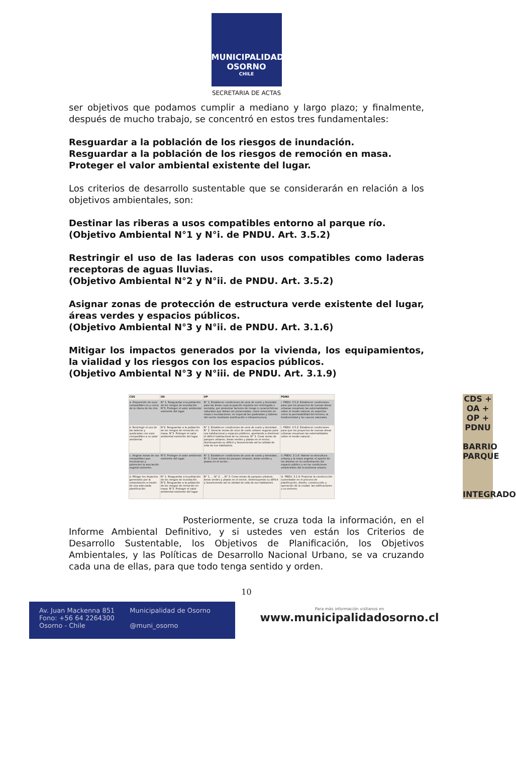MUNICIPALIDAD
OSORNO
CHILE
SECRETARIA DE ACTAS
ser objetivos que podamos cumplir a mediano y largo plazo; y finalmente, después de mucho trabajo, se concentró en estos tres fundamentales:
Resguardar a la población de los riesgos de inundación.
Resguardar a la población de los riesgos de remoción en masa.
Proteger el valor ambiental existente del lugar.
Los criterios de desarrollo sustentable que se considerarán en relación a los objetivos ambientales, son:
Destinar las riberas a usos compatibles entorno al parque río.
(Objetivo Ambiental N°1 y N°i. de PNDU. Art. 3.5.2)
Restringir el uso de las laderas con usos compatibles como laderas receptoras de aguas lluvias.
(Objetivo Ambiental N°2 y N°ii. de PNDU. Art. 3.5.2)
Asignar zonas de protección de estructura verde existente del lugar, áreas verdes y espacios públicos.
(Objetivo Ambiental N°3 y N°ii. de PNDU. Art. 3.1.6)
Mitigar los impactos generados por la vivienda, los equipamientos, la vialidad y los riesgos con los espacios públicos.
(Objetivo Ambiental N°3 y N°iii. de PNDU. Art. 3.1.9)
| CDS | OA | OP | PDNU |
| --- | --- | --- | --- |
| a. Disposición de usos compatibles en y cerca de la ribera de los ríos. | N° 1. Resguardar a la población de los riesgos de inundación. N°3. Proteger el valor ambiental existente del lugar. | N° 1. Establecer condiciones de usos de suelo y densidad para las áreas cuya ocupación requiera ser restringida o excluida, por presentar factores de riesgo o características naturales que deban ser preservadas, como remoción en masa e inundaciones, en especial las quebradas y laderas del sector mediante zonificación e infraestructura. | i. PNDU. 3.5.2: Establecer condiciones para que los proyectos de nuevas áreas urbanas resuelvan las externalidades sobre el medio natural, en aspectos como la permeabilidad del terreno, la biodiversidad y los cauces naturales. |
| b. Restringir el uso de las laderas y quebradas con usos compatibles a su valor ambiental. | N°2. Resguardar a la población de los riesgos de remoción en masa. N°3. Proteger el valor ambiental existente del lugar. | N° 1. Establecer condiciones de usos de suelo y densidad... N° 2. Generar zonas de usos de suelo urbano seguras para uso habitacional y espacios públicos, aportando a disminuir el déficit habitacional de la comuna. N° 3. Crear zonas de parques urbanos, áreas verdes y plazas en el sector, disminuyendo su déficit y favoreciendo así la calidad de vida de sus habitantes. | i. PNDU. 3.5.2: Establecer condiciones para que los proyectos de nuevas áreas urbanas resuelvan las externalidades sobre el medio natural... |
| c. Asignar zonas de uso compatibles que reconozcan y potencien la asociación vegetal existente. | N°3. Proteger el valor ambiental existente del lugar. | N° 1. Establecer condiciones de usos de suelo y densidad... N° 3. Crear zonas de parques urbanos, áreas verdes y plazas en el sector... | ii. PNDU. 3.1.6: Valorar la silvicultura urbana y la masa vegetal, el aporte de los árboles en la conformación del espacio público y en las condiciones ambientales del ecosistema urbano. |
| d. Mitigar los impactos generados por la urbanización a través de una adecuada planificación. | N° 1. Resguardar a la población de los riesgos de inundación. N°2. Resguardar a la población de los riesgos de remoción en masa. N°3. Proteger el valor ambiental existente del lugar. | N° 1. ... N° 2. ... N° 3. Crear zonas de parques urbanos, áreas verdes y plazas en el sector, disminuyendo su déficit y favoreciendo así la calidad de vida de sus habitantes. | iii. PNDU. 3.1.9: Propiciar la construcción sustentable en el proceso de planificación, diseño, construcción y operación de la ciudad, las edificaciones y su entorno. |
CDS +
OA +
OP +
PDNU
BARRIO PARQUE
INTEGRADO
Posteriormente, se cruza toda la información, en el Informe Ambiental Definitivo, y si ustedes ven están los Criterios de Desarrollo Sustentable, los Objetivos de Planificación, los Objetivos Ambientales, y las Políticas de Desarrollo Nacional Urbano, se va cruzando cada una de ellas, para que todo tenga sentido y orden.
10
Av. Juan Mackenna 851
Fono: +56 64 2264300
Osorno - Chile
Municipalidad de Osorno
@muni_osorno
Para más información visítanos en
www.municipalidadosorno.cl